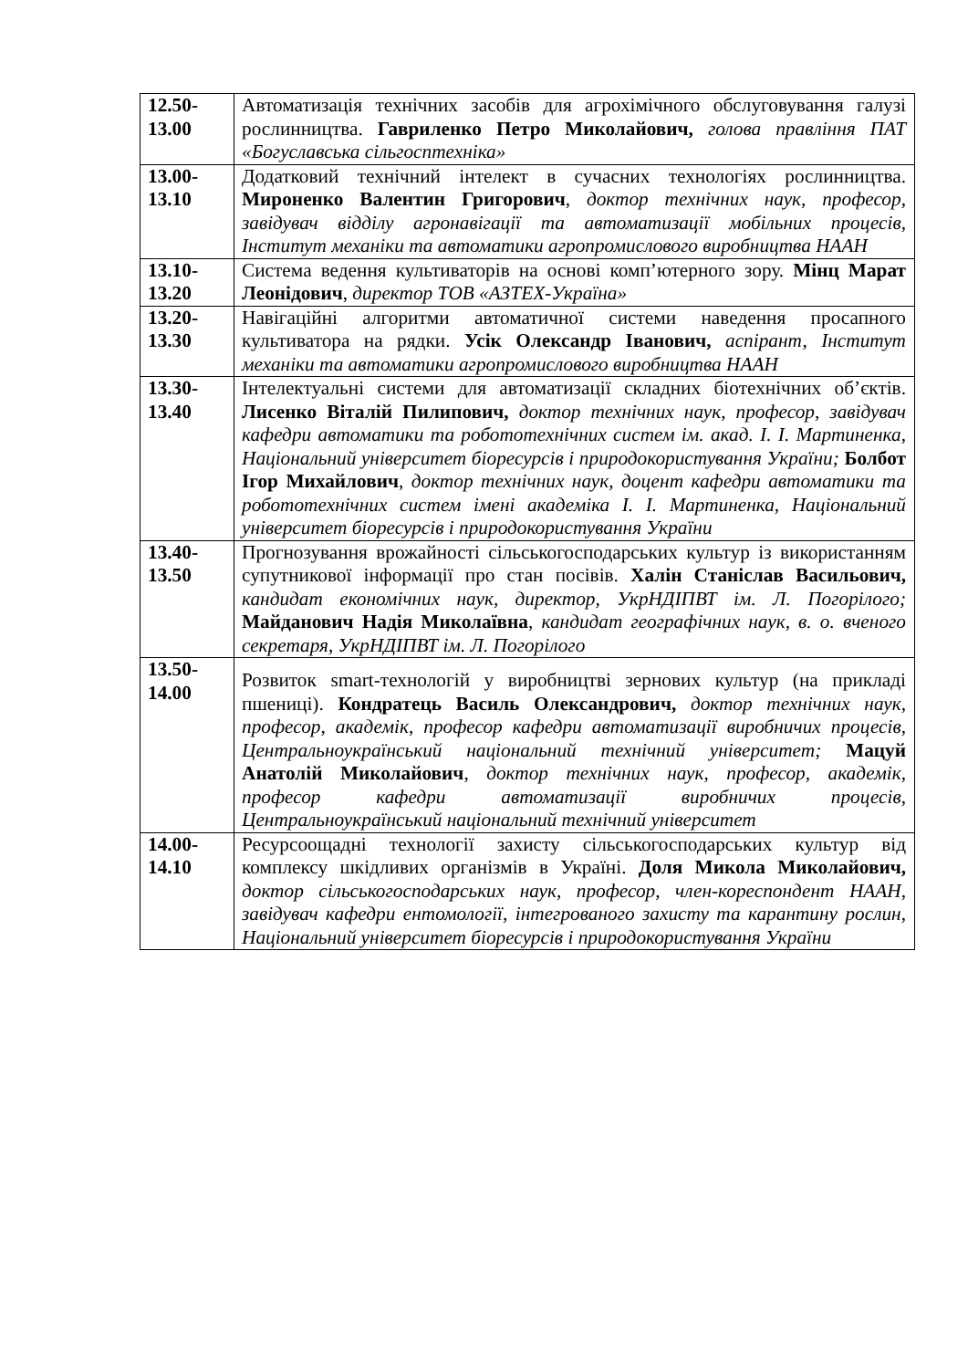| 12.50- 13.00 | Автоматизація технічних засобів для агрохімічного обслуговування галузі рослинництва. Гавриленко Петро Миколайович, голова правління ПАТ «Богуславська сільгосптехніка» |
| 13.00- 13.10 | Додатковий технічний інтелект в сучасних технологіях рослинництва. Мироненко Валентин Григорович , доктор технічних наук, професор, завідувач відділу агронавігації та автоматизації мобільних процесів, Інститут механіки та автоматики агропромислового виробництва НААН |
| 13.10- 13.20 | Система ведення культиваторів на основі комп’ютерного зору. Мінц Марат Леонідович , директор ТОВ «АЗТЕХ-Україна» |
| 13.20- 13.30 | Навігаційні алгоритми автоматичної системи наведення просапного культиватора на рядки. Усік Олександр Іванович, аспірант, Інститут механіки та автоматики агропромислового виробництва НААН |
| 13.30- 13.40 | Інтелектуальні системи для автоматизації складних біотехнічних об’єктів. Лисенко Віталій Пилипович, доктор технічних наук, професор, завідувач кафедри автоматики та робототехнічних систем ім. акад. І. І. Мартиненка, Національний університет біоресурсів і природокористування України; Болбот Ігор Михайлович , доктор технічних наук, доцент кафедри автоматики та робототехнічних систем імені академіка І. І. Мартиненка, Національний університет біоресурсів і природокористування України |
| 13.40- 13.50 | Прогнозування врожайності сільськогосподарських культур із використанням супутникової інформації про стан посівів. Халін Станіслав Васильович, кандидат економічних наук, директор, УкрНДІПВТ ім. Л. Погорілого; Майданович Надія Миколаївна , кандидат географічних наук, в. о. вченого секретаря, УкрНДІПВТ ім. Л. Погорілого |
| 13.50- 14.00 | Розвиток smart-технологій у виробництві зернових культур (на прикладі пшениці). Кондратець Василь Олександрович, доктор технічних наук, професор, академік, професор кафедри автоматизації виробничих процесів, Центральноукраїнський національний технічний університет; Мацуй Анатолій Миколайович , доктор технічних наук, професор, академік, професор кафедри автоматизації виробничих процесів, Центральноукраїнський національний технічний університет |
| 14.00- 14.10 | Ресурсоощадні технології захисту сільськогосподарських культур від комплексу шкідливих організмів в Україні. Доля Микола Миколайович, доктор сільськогосподарських наук, професор, член-кореспондент НААН, завідувач кафедри ентомології, інтегрованого захисту та карантину рослин, Національний університет біоресурсів і природокористування України |